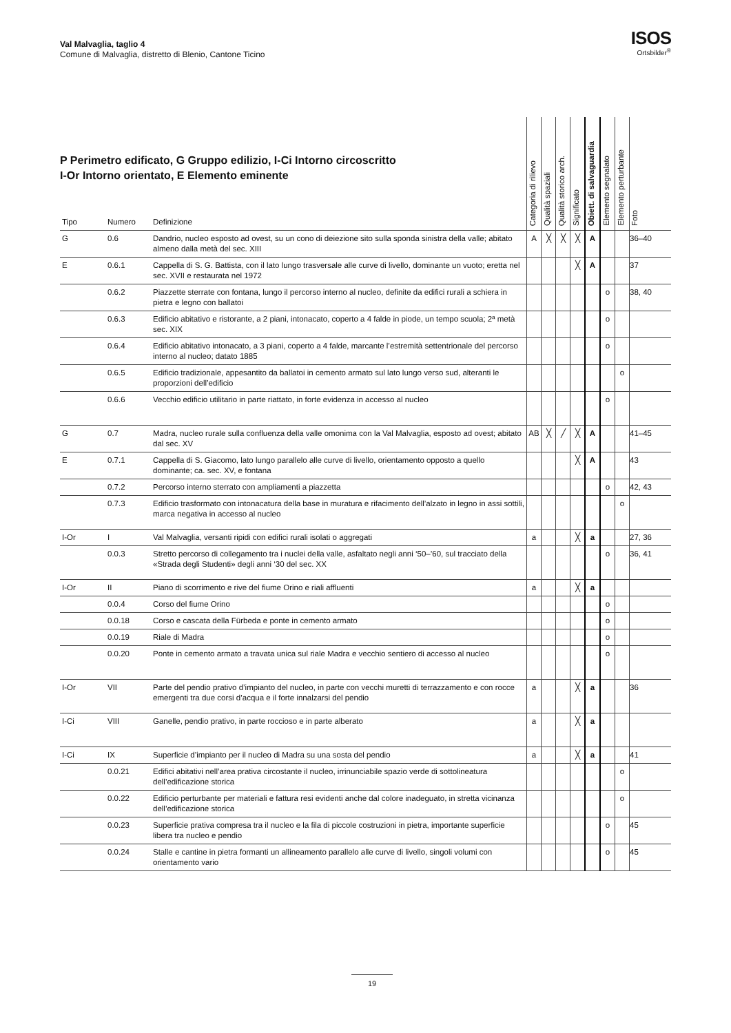Val Malvaglia, taglio 4
Comune di Malvaglia, distretto di Blenio, Cantone Ticino
ISOS
Ortsbilder<sup>®</sup>
P Perimetro edificato, G Gruppo edilizio, I-Ci Intorno circoscritto
I-Or Intorno orientato, E Elemento eminente
| Tipo | Numero | Definizione | Categoria di rilievo | Qualità spaziali | Qualità storico arch. | Significato | Obiett. di salvaguardia | Elemento segnalato | Elemento perturbante | Foto |
| --- | --- | --- | --- | --- | --- | --- | --- | --- | --- | --- |
| G | 0.6 | Dandrio, nucleo esposto ad ovest, su un cono di deiezione sito sulla sponda sinistra della valle; abitato almeno dalla metà del sec. XIII | A | ╳ | ╳ | ╳ | A | | | 36–40 |
| E | 0.6.1 | Cappella di S. G. Battista, con il lato lungo trasversale alle curve di livello, dominante un vuoto; eretta nel sec. XVII e restaurata nel 1972 | | | | ╳ | A | | | 37 |
| | 0.6.2 | Piazzette sterrate con fontana, lungo il percorso interno al nucleo, definite da edifici rurali a schiera in pietra e legno con ballatoi | | | | | | o | | 38, 40 |
| | 0.6.3 | Edificio abitativo e ristorante, a 2 piani, intonacato, coperto a 4 falde in piode, un tempo scuola; 2ª metà sec. XIX | | | | | | o | | |
| | 0.6.4 | Edificio abitativo intonacato, a 3 piani, coperto a 4 falde, marcante l’estremità settentrionale del percorso interno al nucleo; datato 1885 | | | | | | o | | |
| | 0.6.5 | Edificio tradizionale, appesantito da ballatoi in cemento armato sul lato lungo verso sud, alteranti le proporzioni dell’edificio | | | | | | | o | |
| | 0.6.6 | Vecchio edificio utilitario in parte riattato, in forte evidenza in accesso al nucleo | | | | | | o | | |
| G | 0.7 | Madra, nucleo rurale sulla confluenza della valle omonima con la Val Malvaglia, esposto ad ovest; abitato dal sec. XV | AB | ╳ | ╱ | ╳ | A | | | 41–45 |
| E | 0.7.1 | Cappella di S. Giacomo, lato lungo parallelo alle curve di livello, orientamento opposto a quello dominante; ca. sec. XV, e fontana | | | | ╳ | A | | | 43 |
| | 0.7.2 | Percorso interno sterrato con ampliamenti a piazzetta | | | | | | o | | 42, 43 |
| | 0.7.3 | Edificio trasformato con intonacatura della base in muratura e rifacimento dell’alzato in legno in assi sottili, marca negativa in accesso al nucleo | | | | | | | o | |
| I-Or | I | Val Malvaglia, versanti ripidi con edifici rurali isolati o aggregati | a | | | ╳ | a | | | 27, 36 |
| | 0.0.3 | Stretto percorso di collegamento tra i nuclei della valle, asfaltato negli anni ‘50–’60, sul tracciato della «Strada degli Studenti» degli anni ‘30 del sec. XX | | | | | | o | | 36, 41 |
| I-Or | II | Piano di scorrimento e rive del fiume Orino e riali affluenti | a | | | ╳ | a | | | |
| | 0.0.4 | Corso del fiume Orino | | | | | | o | | |
| | 0.0.18 | Corso e cascata della Fürbeda e ponte in cemento armato | | | | | | o | | |
| | 0.0.19 | Riale di Madra | | | | | | o | | |
| | 0.0.20 | Ponte in cemento armato a travata unica sul riale Madra e vecchio sentiero di accesso al nucleo | | | | | | o | | |
| I-Or | VII | Parte del pendio prativo d’impianto del nucleo, in parte con vecchi muretti di terrazzamento e con rocce emergenti tra due corsi d’acqua e il forte innalzarsi del pendio | a | | | ╳ | a | | | 36 |
| I-Ci | VIII | Ganelle, pendio prativo, in parte roccioso e in parte alberato | a | | | ╳ | a | | | |
| I-Ci | IX | Superficie d’impianto per il nucleo di Madra su una sosta del pendio | a | | | ╳ | a | | | 41 |
| | 0.0.21 | Edifici abitativi nell’area prativa circostante il nucleo, irrinunciabile spazio verde di sottolineatura dell’edificazione storica | | | | | | | o | |
| | 0.0.22 | Edificio perturbante per materiali e fattura resi evidenti anche dal colore inadeguato, in stretta vicinanza dell’edificazione storica | | | | | | | o | |
| | 0.0.23 | Superficie prativa compresa tra il nucleo e la fila di piccole costruzioni in pietra, importante superficie libera tra nucleo e pendio | | | | | | o | | 45 |
| | 0.0.24 | Stalle e cantine in pietra formanti un allineamento parallelo alle curve di livello, singoli volumi con orientamento vario | | | | | | o | | 45 |
19